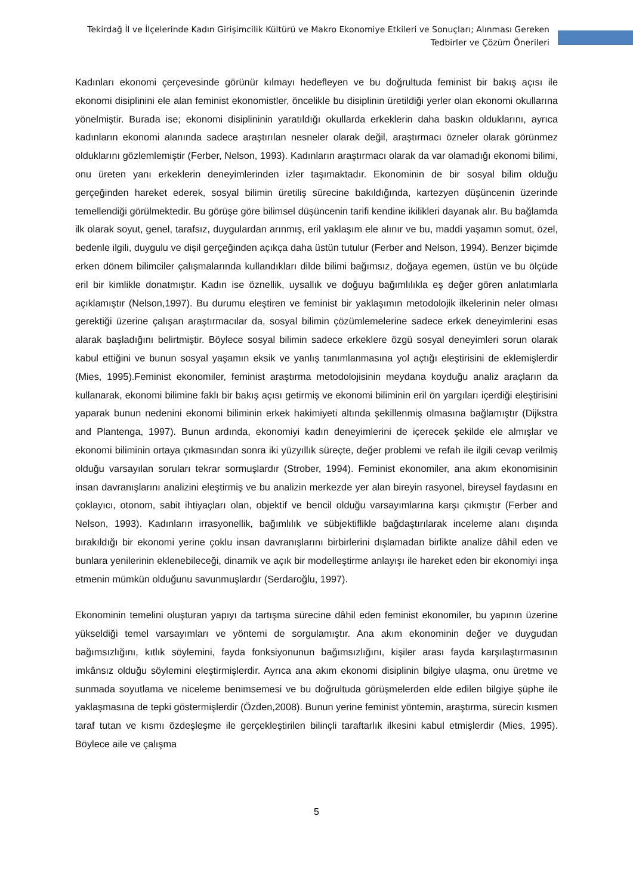Tekirdağ İl ve İlçelerinde Kadın Girişimcilik Kültürü ve Makro Ekonomiye Etkileri ve Sonuçları; Alınması Gereken Tedbirler ve Çözüm Önerileri
Kadınları ekonomi çerçevesinde görünür kılmayı hedefleyen ve bu doğrultuda feminist bir bakış açısı ile ekonomi disiplinini ele alan feminist ekonomistler, öncelikle bu disiplinin üretildiği yerler olan ekonomi okullarına yönelmiştir. Burada ise; ekonomi disiplininin yaratıldığı okullarda erkeklerin daha baskın olduklarını, ayrıca kadınların ekonomi alanında sadece araştırılan nesneler olarak değil, araştırmacı özneler olarak görünmez olduklarını gözlemlemiştir (Ferber, Nelson, 1993). Kadınların araştırmacı olarak da var olamadığı ekonomi bilimi, onu üreten yanı erkeklerin deneyimlerinden izler taşımaktadır. Ekonominin de bir sosyal bilim olduğu gerçeğinden hareket ederek, sosyal bilimin üretiliş sürecine bakıldığında, kartezyen düşüncenin üzerinde temellendiği görülmektedir. Bu görüşe göre bilimsel düşüncenin tarifi kendine ikilikleri dayanak alır. Bu bağlamda ilk olarak soyut, genel, tarafsız, duygulardan arınmış, eril yaklaşım ele alınır ve bu, maddi yaşamın somut, özel, bedenle ilgili, duygulu ve dişil gerçeğinden açıkça daha üstün tutulur (Ferber and Nelson, 1994). Benzer biçimde erken dönem bilimciler çalışmalarında kullandıkları dilde bilimi bağımsız, doğaya egemen, üstün ve bu ölçüde eril bir kimlikle donatmıştır. Kadın ise öznellik, uysallık ve doğuyu bağımlılıkla eş değer gören anlatımlarla açıklamıştır (Nelson,1997). Bu durumu eleştiren ve feminist bir yaklaşımın metodolojik ilkelerinin neler olması gerektiği üzerine çalışan araştırmacılar da, sosyal bilimin çözümlemelerine sadece erkek deneyimlerini esas alarak başladığını belirtmiştir. Böylece sosyal bilimin sadece erkeklere özgü sosyal deneyimleri sorun olarak kabul ettiğini ve bunun sosyal yaşamın eksik ve yanlış tanımlanmasına yol açtığı eleştirisini de eklemişlerdir (Mies, 1995).Feminist ekonomiler, feminist araştırma metodolojisinin meydana koyduğu analiz araçların da kullanarak, ekonomi bilimine faklı bir bakış açısı getirmiş ve ekonomi biliminin eril ön yargıları içerdiği eleştirisini yaparak bunun nedenini ekonomi biliminin erkek hakimiyeti altında şekillenmiş olmasına bağlamıştır (Dijkstra and Plantenga, 1997). Bunun ardında, ekonomiyi kadın deneyimlerini de içerecek şekilde ele almışlar ve ekonomi biliminin ortaya çıkmasından sonra iki yüzyıllık süreçte, değer problemi ve refah ile ilgili cevap verilmiş olduğu varsayılan soruları tekrar sormuşlardır (Strober, 1994). Feminist ekonomiler, ana akım ekonomisinin insan davranışlarını analizini eleştirmiş ve bu analizin merkezde yer alan bireyin rasyonel, bireysel faydasını en çoklayıcı, otonom, sabit ihtiyaçları olan, objektif ve bencil olduğu varsayımlarına karşı çıkmıştır (Ferber and Nelson, 1993). Kadınların irrasyonellik, bağımlılık ve sübjektiflikle bağdaştırılarak inceleme alanı dışında bırakıldığı bir ekonomi yerine çoklu insan davranışlarını birbirlerini dışlamadan birlikte analize dâhil eden ve bunlara yenilerinin eklenebileceği, dinamik ve açık bir modelleştirme anlayışı ile hareket eden bir ekonomiyi inşa etmenin mümkün olduğunu savunmuşlardır (Serdaroğlu, 1997).
Ekonominin temelini oluşturan yapıyı da tartışma sürecine dâhil eden feminist ekonomiler, bu yapının üzerine yükseldiği temel varsayımları ve yöntemi de sorgulamıştır. Ana akım ekonominin değer ve duygudan bağımsızlığını, kıtlık söylemini, fayda fonksiyonunun bağımsızlığını, kişiler arası fayda karşılaştırmasının imkânsız olduğu söylemini eleştirmişlerdir. Ayrıca ana akım ekonomi disiplinin bilgiye ulaşma, onu üretme ve sunmada soyutlama ve niceleme benimsemesi ve bu doğrultuda görüşmelerden elde edilen bilgiye şüphe ile yaklaşmasına de tepki göstermişlerdir (Özden,2008). Bunun yerine feminist yöntemin, araştırma, sürecin kısmen taraf tutan ve kısmı özdeşleşme ile gerçekleştirilen bilinçli taraftarlık ilkesini kabul etmişlerdir (Mies, 1995). Böylece aile ve çalışma
5